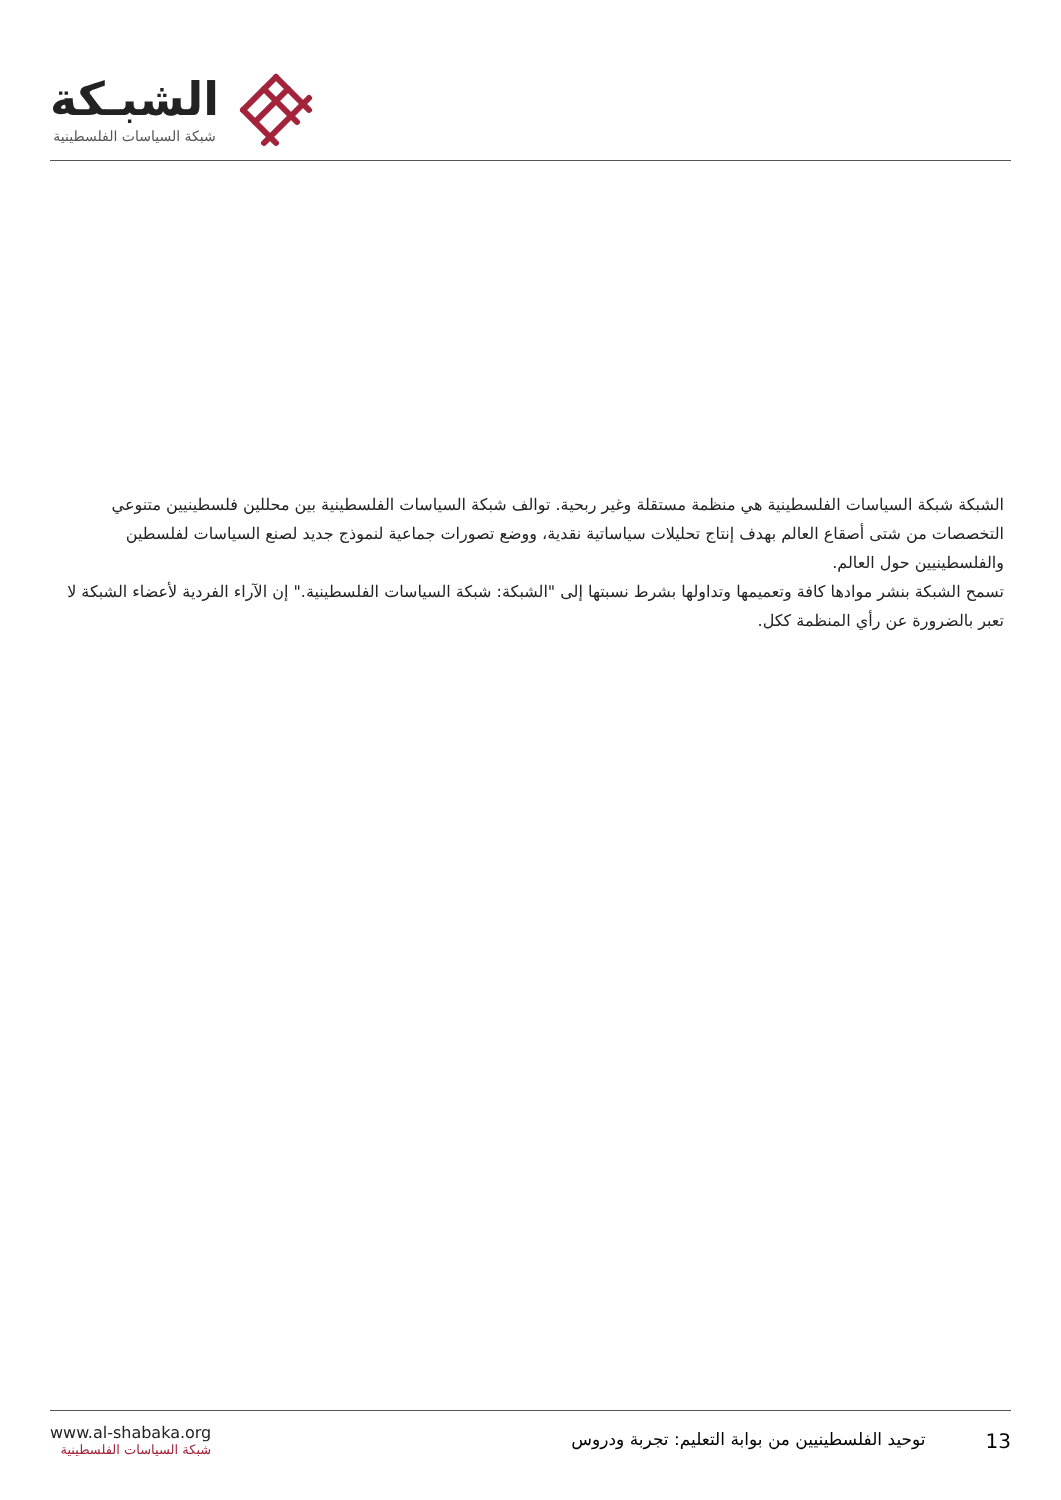الشبـكة
شبكة السياسات الفلسطينية
الشبكة شبكة السياسات الفلسطينية هي منظمة مستقلة وغير ربحية. توالف شبكة السياسات الفلسطينية بين محللين فلسطينيين متنوعي التخصصات من شتى أصقاع العالم بهدف إنتاج تحليلات سياساتية نقدية، ووضع تصورات جماعية لنموذج جديد لصنع السياسات لفلسطين والفلسطينيين حول العالم.
تسمح الشبكة بنشر موادها كافة وتعميمها وتداولها بشرط نسبتها إلى "الشبكة: شبكة السياسات الفلسطينية." إن الآراء الفردية لأعضاء الشبكة لا تعبر بالضرورة عن رأي المنظمة ككل.
www.al-shabaka.org
شبكة السياسات الفلسطينية
13 توحيد الفلسطينيين من بوابة التعليم: تجربة ودروس